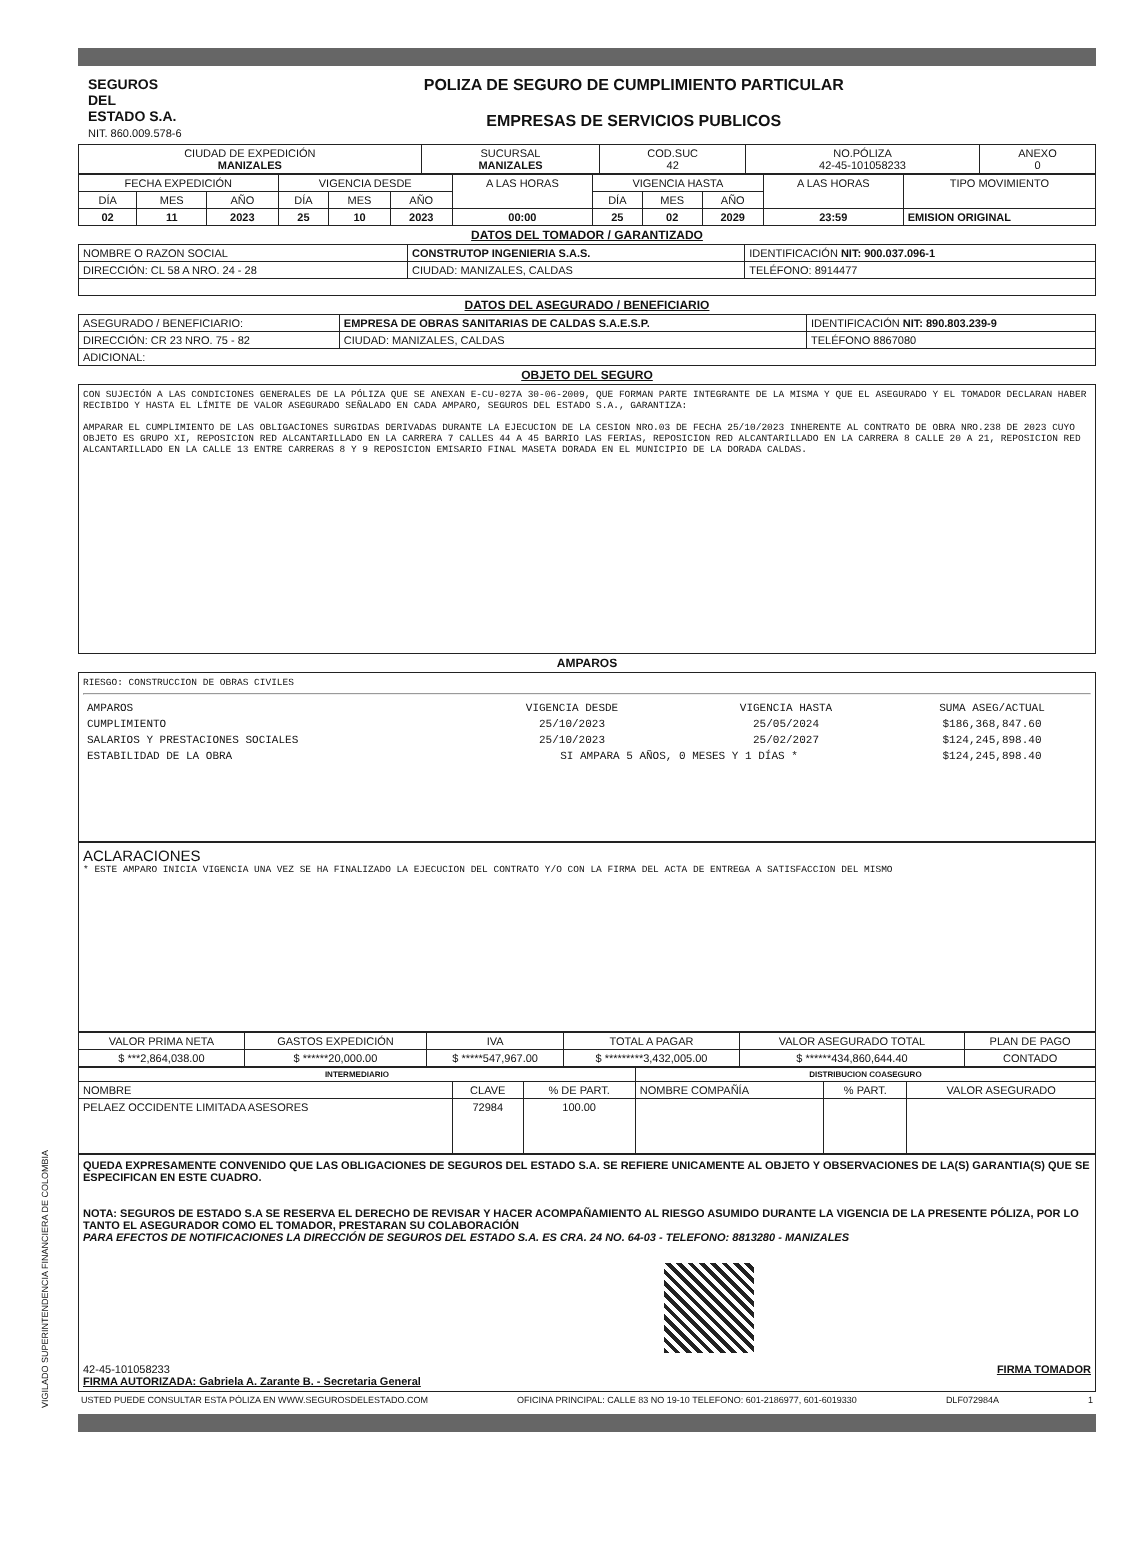SEGUROS
DEL
ESTADO S.A.
NIT. 860.009.578-6
POLIZA DE SEGURO DE CUMPLIMIENTO PARTICULAR
EMPRESAS DE SERVICIOS PUBLICOS
| CIUDAD DE EXPEDICIÓN MANIZALES | SUCURSAL MANIZALES | COD.SUC 42 | NO.PÓLIZA 42-45-101058233 | ANEXO 0 |
| --- | --- | --- | --- | --- |
| FECHA EXPEDICIÓN | | | VIGENCIA DESDE | | | A LAS HORAS | VIGENCIA HASTA | | | A LAS HORAS | TIPO MOVIMIENTO |
| --- | --- | --- | --- | --- | --- | --- | --- | --- | --- | --- | --- |
| DÍA | MES | AÑO | DÍA | MES | AÑO | | DÍA | MES | AÑO | | |
| 02 | 11 | 2023 | 25 | 10 | 2023 | 00:00 | 25 | 02 | 2029 | 23:59 | EMISION ORIGINAL |
DATOS DEL TOMADOR / GARANTIZADO
| NOMBRE O RAZON SOCIAL | CONSTRUTOP INGENIERIA S.A.S. | | | IDENTIFICACIÓN NIT: 900.037.096-1 |
| DIRECCIÓN: CL 58 A NRO. 24 - 28 | | CIUDAD: MANIZALES, CALDAS | TELÉFONO: 8914477 | |
DATOS DEL ASEGURADO / BENEFICIARIO
| ASEGURADO / BENEFICIARIO: | EMPRESA DE OBRAS SANITARIAS DE CALDAS S.A.E.S.P. | | | IDENTIFICACIÓN NIT: 890.803.239-9 |
| DIRECCIÓN: CR 23 NRO. 75 - 82 | | CIUDAD: MANIZALES, CALDAS | TELÉFONO 8867080 | |
| ADICIONAL: | | | | |
OBJETO DEL SEGURO
CON SUJECIÓN A LAS CONDICIONES GENERALES DE LA PÓLIZA QUE SE ANEXAN E-CU-027A 30-06-2009, QUE FORMAN PARTE INTEGRANTE DE LA MISMA Y QUE EL ASEGURADO Y EL TOMADOR DECLARAN HABER RECIBIDO Y HASTA EL LÍMITE DE VALOR ASEGURADO SEÑALADO EN CADA AMPARO, SEGUROS DEL ESTADO S.A., GARANTIZA:
AMPARAR EL CUMPLIMIENTO DE LAS OBLIGACIONES SURGIDAS DERIVADAS DURANTE LA EJECUCION DE LA CESION NRO.03 DE FECHA 25/10/2023 INHERENTE AL CONTRATO DE OBRA NRO.238 DE 2023 CUYO OBJETO ES GRUPO XI, REPOSICION RED ALCANTARILLADO EN LA CARRERA 7 CALLES 44 A 45 BARRIO LAS FERIAS, REPOSICION RED ALCANTARILLADO EN LA CARRERA 8 CALLE 20 A 21, REPOSICION RED ALCANTARILLADO EN LA CALLE 13 ENTRE CARRERAS 8 Y 9 REPOSICION EMISARIO FINAL MASETA DORADA EN EL MUNICIPIO DE LA DORADA CALDAS.
AMPAROS
RIESGO: CONSTRUCCION DE OBRAS CIVILES
| AMPAROS | VIGENCIA DESDE | VIGENCIA HASTA | SUMA ASEG/ACTUAL |
| CUMPLIMIENTO | 25/10/2023 | 25/05/2024 | $186,368,847.60 |
| SALARIOS Y PRESTACIONES SOCIALES | 25/10/2023 | 25/02/2027 | $124,245,898.40 |
| ESTABILIDAD DE LA OBRA | SI AMPARA 5 AÑOS, 0 MESES Y 1 DÍAS * | | $124,245,898.40 |
ACLARACIONES
* ESTE AMPARO INICIA VIGENCIA UNA VEZ SE HA FINALIZADO LA EJECUCION DEL CONTRATO Y/O CON LA FIRMA DEL ACTA DE ENTREGA A SATISFACCION DEL MISMO
| VALOR PRIMA NETA | GASTOS EXPEDICIÓN | IVA | TOTAL A PAGAR | VALOR ASEGURADO TOTAL | PLAN DE PAGO |
| --- | --- | --- | --- | --- | --- |
| $ ***2,864,038.00 | $ ******20,000.00 | $ *****547,967.00 | $ *********3,432,005.00 | $ ******434,860,644.40 | CONTADO |
| INTERMEDIARIO | | | DISTRIBUCION COASEGURO | | |
| --- | --- | --- | --- | --- | --- |
| NOMBRE | CLAVE | % DE PART. | NOMBRE COMPAÑÍA | % PART. | VALOR ASEGURADO |
| PELAEZ OCCIDENTE LIMITADA ASESORES | 72984 | 100.00 | | | |
QUEDA EXPRESAMENTE CONVENIDO QUE LAS OBLIGACIONES DE SEGUROS DEL ESTADO S.A. SE REFIERE UNICAMENTE AL OBJETO Y OBSERVACIONES DE LA(S) GARANTIA(S) QUE SE ESPECIFICAN EN ESTE CUADRO.
NOTA: SEGUROS DE ESTADO S.A SE RESERVA EL DERECHO DE REVISAR Y HACER ACOMPAÑAMIENTO AL RIESGO ASUMIDO DURANTE LA VIGENCIA DE LA PRESENTE PÓLIZA, POR LO TANTO EL ASEGURADOR COMO EL TOMADOR, PRESTARAN SU COLABORACIÓN
PARA EFECTOS DE NOTIFICACIONES LA DIRECCIÓN DE SEGUROS DEL ESTADO S.A. ES CRA. 24 NO. 64-03 - TELEFONO: 8813280 - MANIZALES
42-45-101058233
FIRMA AUTORIZADA: Gabriela A. Zarante B. - Secretaria General
FIRMA TOMADOR
USTED PUEDE CONSULTAR ESTA PÓLIZA EN WWW.SEGUROSDELESTADO.COM OFICINA PRINCIPAL: CALLE 83 NO 19-10 TELEFONO: 601-2186977, 601-6019330 DLF072984A 1
VIGILADO SUPERINTENDENCIA FINANCIERA DE COLOMBIA